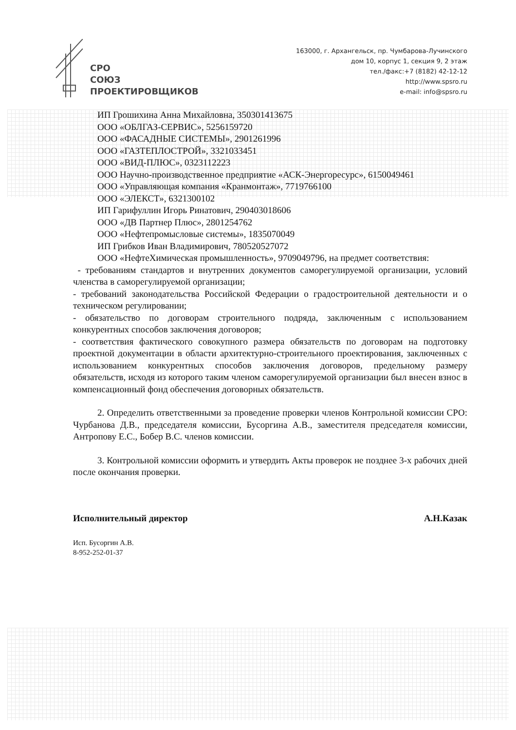СРО
СОЮЗ
ПРОЕКТИРОВЩИКОВ
163000, г. Архангельск, пр. Чумбарова-Лучинского
дом 10, корпус 1, секция 9, 2 этаж
тел./факс:+7 (8182) 42-12-12
http://www.spsro.ru
e-mail: info@spsro.ru
ИП Грошихина Анна Михайловна, 350301413675
ООО «ОБЛГАЗ-СЕРВИС», 5256159720
ООО «ФАСАДНЫЕ СИСТЕМЫ», 2901261996
ООО «ГАЗТЕПЛОСТРОЙ», 3321033451
ООО «ВИД-ПЛЮС», 0323112223
ООО Научно-производственное предприятие «АСК-Энергоресурс», 6150049461
ООО «Управляющая компания «Кранмонтаж», 7719766100
ООО «ЭЛЕКСТ», 6321300102
ИП Гарифуллин Игорь Ринатович, 290403018606
ООО «ДВ Партнер Плюс», 2801254762
ООО «Нефтепромысловые системы», 1835070049
ИП Грибков Иван Владимирович, 780520527072
ООО «НефтеХимическая промышленность», 9709049796, на предмет соответствия:
- требованиям стандартов и внутренних документов саморегулируемой организации, условий членства в саморегулируемой организации;
- требований законодательства Российской Федерации о градостроительной деятельности и о техническом регулировании;
- обязательство по договорам строительного подряда, заключенным с использованием конкурентных способов заключения договоров;
- соответствия фактического совокупного размера обязательств по договорам на подготовку проектной документации в области архитектурно-строительного проектирования, заключенных с использованием конкурентных способов заключения договоров, предельному размеру обязательств, исходя из которого таким членом саморегулируемой организации был внесен взнос в компенсационный фонд обеспечения договорных обязательств.
2. Определить ответственными за проведение проверки членов Контрольной комиссии СРО: Чурбанова Д.В., председателя комиссии, Бусоргина А.В., заместителя председателя комиссии, Антропову Е.С., Бобер В.С. членов комиссии.
3. Контрольной комиссии оформить и утвердить Акты проверок не позднее 3-х рабочих дней после окончания проверки.
Исполнительный директор А.Н.Казак
Исп. Бусоргин А.В.
8-952-252-01-37